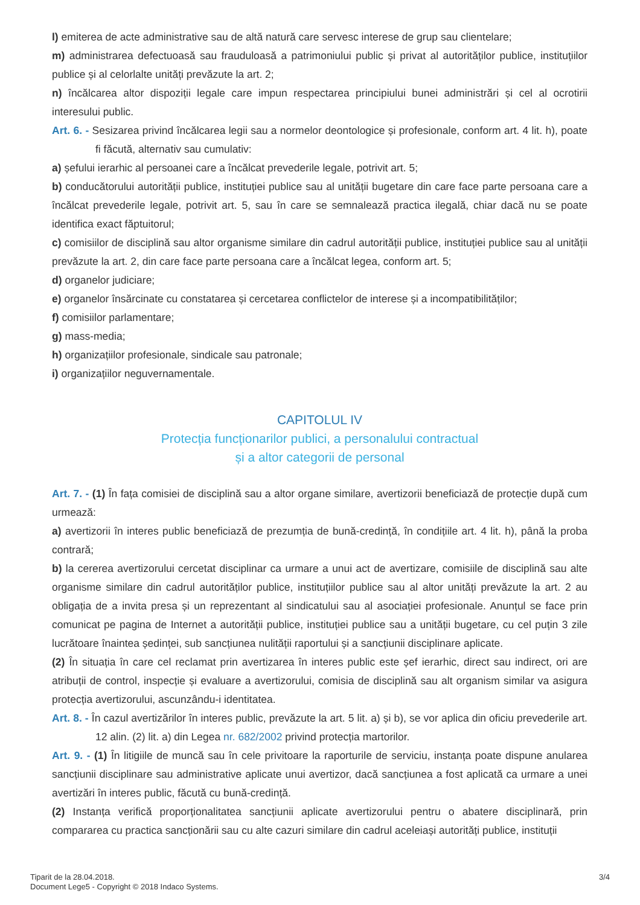l) emiterea de acte administrative sau de altă natură care servesc interese de grup sau clientelare;
m) administrarea defectuoasă sau frauduloasă a patrimoniului public și privat al autorităților publice, instituțiilor publice și al celorlalte unități prevăzute la art. 2;
n) încălcarea altor dispoziții legale care impun respectarea principiului bunei administrări și cel al ocrotirii interesului public.
Art. 6. - Sesizarea privind încălcarea legii sau a normelor deontologice și profesionale, conform art. 4 lit. h), poate fi făcută, alternativ sau cumulativ:
a) șefului ierarhic al persoanei care a încălcat prevederile legale, potrivit art. 5;
b) conducătorului autorității publice, instituției publice sau al unității bugetare din care face parte persoana care a încălcat prevederile legale, potrivit art. 5, sau în care se semnalează practica ilegală, chiar dacă nu se poate identifica exact făptuitorul;
c) comisiilor de disciplină sau altor organisme similare din cadrul autorității publice, instituției publice sau al unității prevăzute la art. 2, din care face parte persoana care a încălcat legea, conform art. 5;
d) organelor judiciare;
e) organelor însărcinate cu constatarea și cercetarea conflictelor de interese și a incompatibilităților;
f) comisiilor parlamentare;
g) mass-media;
h) organizațiilor profesionale, sindicale sau patronale;
i) organizațiilor neguvernamentale.
CAPITOLUL IV
Protecția funcționarilor publici, a personalului contractual
și a altor categorii de personal
Art. 7. - (1) În fața comisiei de disciplină sau a altor organe similare, avertizorii beneficiază de protecție după cum urmează:
a) avertizorii în interes public beneficiază de prezumția de bună-credință, în condițiile art. 4 lit. h), până la proba contrară;
b) la cererea avertizorului cercetat disciplinar ca urmare a unui act de avertizare, comisiile de disciplină sau alte organisme similare din cadrul autorităților publice, instituțiilor publice sau al altor unități prevăzute la art. 2 au obligația de a invita presa și un reprezentant al sindicatului sau al asociației profesionale. Anunțul se face prin comunicat pe pagina de Internet a autorității publice, instituției publice sau a unității bugetare, cu cel puțin 3 zile lucrătoare înaintea ședinței, sub sancțiunea nulității raportului și a sancțiunii disciplinare aplicate.
(2) În situația în care cel reclamat prin avertizarea în interes public este șef ierarhic, direct sau indirect, ori are atribuții de control, inspecție și evaluare a avertizorului, comisia de disciplină sau alt organism similar va asigura protecția avertizorului, ascunzându-i identitatea.
Art. 8. - În cazul avertizărilor în interes public, prevăzute la art. 5 lit. a) și b), se vor aplica din oficiu prevederile art. 12 alin. (2) lit. a) din Legea nr. 682/2002 privind protecția martorilor.
Art. 9. - (1) În litigiile de muncă sau în cele privitoare la raporturile de serviciu, instanța poate dispune anularea sancțiunii disciplinare sau administrative aplicate unui avertizor, dacă sancțiunea a fost aplicată ca urmare a unei avertizări în interes public, făcută cu bună-credință.
(2) Instanța verifică proporționalitatea sancțiunii aplicate avertizorului pentru o abatere disciplinară, prin compararea cu practica sancționării sau cu alte cazuri similare din cadrul aceleiași autorități publice, instituții
Tiparit de la 28.04.2018.
Document Lege5 - Copyright © 2018 Indaco Systems.
3/4